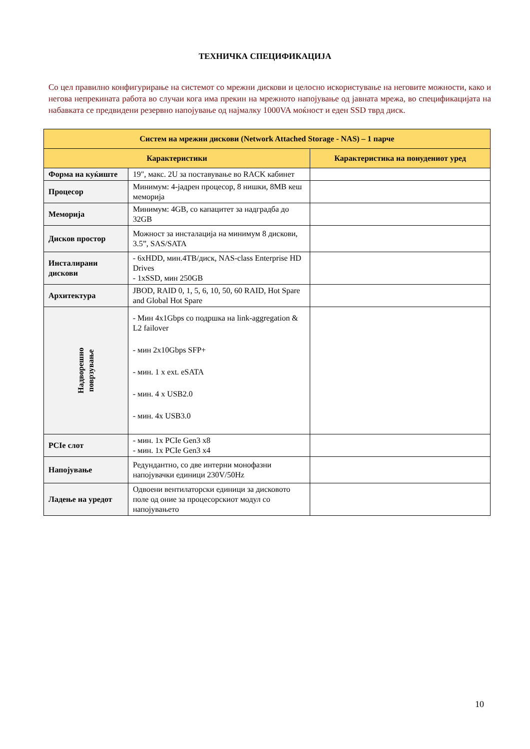ТЕХНИЧКА СПЕЦИФИКАЦИЈА
Со цел правилно конфигурирање на системот со мрежни дискови и целосно искористување на неговите можности, како и негова непрекината работа во случаи кога има прекин на мрежното напојување од јавната мрежа, во спецификацијата на набавката се предвидени резервно напојување од најмалку 1000VA моќност и еден SSD тврд диск.
| Систем на мрежни дискови (Network Attached Storage - NAS) – 1 парче | | |
| --- | --- | --- |
| Карактеристики | | Карактеристика на понудениот уред |
| Форма на куќиште | 19", макс. 2U за поставување во RACK кабинет | |
| Процесор | Минимум: 4-јадрен процесор, 8 нишки, 8MB кеш меморија | |
| Меморија | Минимум: 4GB, со капацитет за надградба до 32GB | |
| Дисков простор | Можност за инсталација на минимум 8 дискови, 3.5”, SAS/SATA | |
| Инсталирани дискови | - 6xHDD, мин.4TB/диск, NAS-class Enterprise HD Drives - 1xSSD, мин 250GB | |
| Архитектура | JBOD, RAID 0, 1, 5, 6, 10, 50, 60 RAID, Hot Spare and Global Hot Spare | |
| Надворешно поврзување | - Мин 4x1Gbps со подршка на link-aggregation & L2 failover - мин 2x10Gbps SFP+ - мин. 1 x ext. eSATA - мин. 4 x USB2.0 - мин. 4x USB3.0 | |
| PCIe слот | - мин. 1x PCIe Gen3 x8 - мин. 1x PCIe Gen3 x4 | |
| Напојување | Редундантно, со две интерни монофазни напојувачки единици 230V/50Hz | |
| Ладење на уредот | Одвоени вентилаторски единици за дисковото поле од оние за процесорскиот модул со напојувањето | |
10